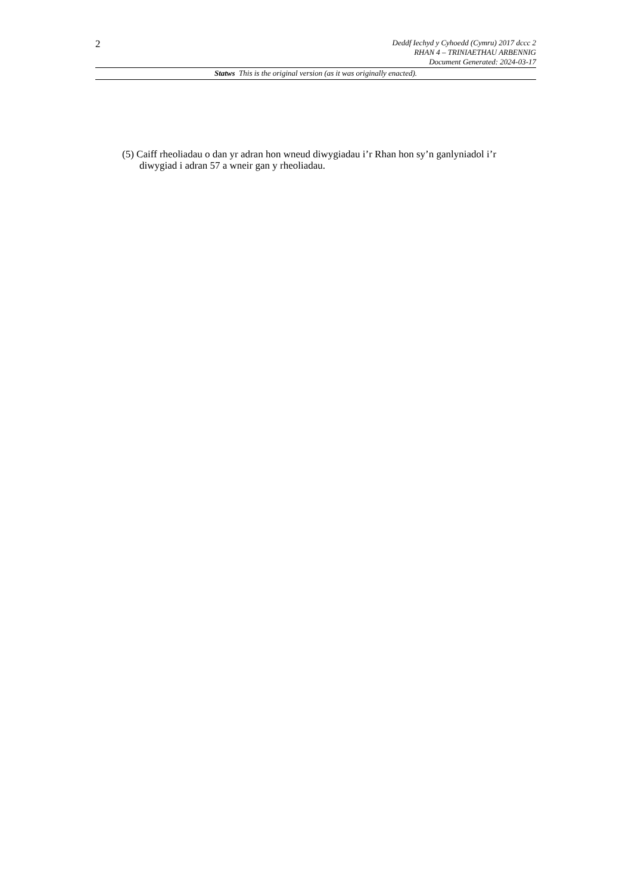2
Deddf Iechyd y Cyhoedd (Cymru) 2017 dccc 2
RHAN 4 – TRINIAETHAU ARBENNIG
Document Generated: 2024-03-17
Statws This is the original version (as it was originally enacted).
(5) Caiff rheoliadau o dan yr adran hon wneud diwygiadau i’r Rhan hon sy’n ganlyniadol i’r diwygiad i adran 57 a wneir gan y rheoliadau.